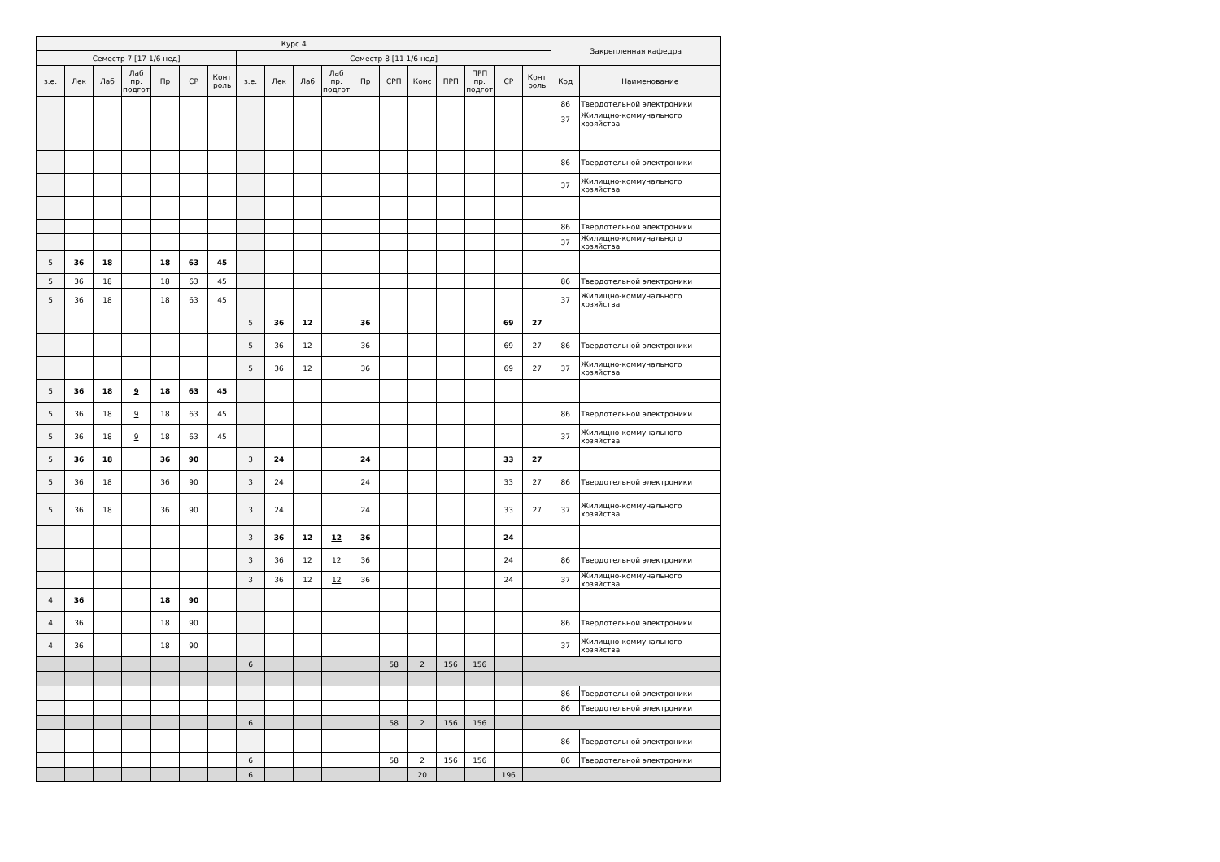| Курс 4 | | | | | | | | | | | | | | | | | | Закрепленная кафедра | |
| --- | --- | --- | --- | --- | --- | --- | --- | --- | --- | --- | --- | --- | --- | --- | --- | --- | --- | --- | --- |
| Семестр 7 [17 1/6 нед] | | | | | | | Семестр 8 [11 1/6 нед] | | | | | | | | | | | | |
| з.е. | Лек | Лаб | Лаб пр. подгот | Пр | СР | Конт роль | з.е. | Лек | Лаб | Лаб пр. подгот | Пр | СРП | Конс | ПРП | ПРП пр. подгот | СР | Конт роль | Код | Наименование |
| | | | | | | | | | | | | | | | | | | 86 | Твердотельной электроники |
| | | | | | | | | | | | | | | | | | | 37 | Жилищно-коммунального хозяйства |
| | | | | | | | | | | | | | | | | | | 86 | Твердотельной электроники |
| | | | | | | | | | | | | | | | | | | 37 | Жилищно-коммунального хозяйства |
| | | | | | | | | | | | | | | | | | | 86 | Твердотельной электроники |
| | | | | | | | | | | | | | | | | | | 37 | Жилищно-коммунального хозяйства |
| 5 | 36 | 18 | | 18 | 63 | 45 | | | | | | | | | | | | | |
| 5 | 36 | 18 | | 18 | 63 | 45 | | | | | | | | | | | | 86 | Твердотельной электроники |
| 5 | 36 | 18 | | 18 | 63 | 45 | | | | | | | | | | | | 37 | Жилищно-коммунального хозяйства |
| | | | | | | | 5 | 36 | 12 | | 36 | | | | | 69 | 27 | | |
| | | | | | | | 5 | 36 | 12 | | 36 | | | | | 69 | 27 | 86 | Твердотельной электроники |
| | | | | | | | 5 | 36 | 12 | | 36 | | | | | 69 | 27 | 37 | Жилищно-коммунального хозяйства |
| 5 | 36 | 18 | 9 | 18 | 63 | 45 | | | | | | | | | | | | | |
| 5 | 36 | 18 | 9 | 18 | 63 | 45 | | | | | | | | | | | | 86 | Твердотельной электроники |
| 5 | 36 | 18 | 9 | 18 | 63 | 45 | | | | | | | | | | | | 37 | Жилищно-коммунального хозяйства |
| 5 | 36 | 18 | | 36 | 90 | | 3 | 24 | | | 24 | | | | | 33 | 27 | | |
| 5 | 36 | 18 | | 36 | 90 | | 3 | 24 | | | 24 | | | | | 33 | 27 | 86 | Твердотельной электроники |
| 5 | 36 | 18 | | 36 | 90 | | 3 | 24 | | | 24 | | | | | 33 | 27 | 37 | Жилищно-коммунального хозяйства |
| | | | | | | | 3 | 36 | 12 | 12 | 36 | | | | | 24 | | | |
| | | | | | | | 3 | 36 | 12 | 12 | 36 | | | | | 24 | | 86 | Твердотельной электроники |
| | | | | | | | 3 | 36 | 12 | 12 | 36 | | | | | 24 | | 37 | Жилищно-коммунального хозяйства |
| 4 | 36 | | | 18 | 90 | | | | | | | | | | | | | | |
| 4 | 36 | | | 18 | 90 | | | | | | | | | | | | | 86 | Твердотельной электроники |
| 4 | 36 | | | 18 | 90 | | | | | | | | | | | | | 37 | Жилищно-коммунального хозяйства |
| | | | | | | | 6 | | | | | 58 | 2 | 156 | 156 | | | | |
| | | | | | | | | | | | | | | | | | | 86 | Твердотельной электроники |
| | | | | | | | | | | | | | | | | | | 86 | Твердотельной электроники |
| | | | | | | | 6 | | | | | 58 | 2 | 156 | 156 | | | | |
| | | | | | | | | | | | | | | | | | | 86 | Твердотельной электроники |
| | | | | | | | 6 | | | | | 58 | 2 | 156 | 156 | | | 86 | Твердотельной электроники |
| | | | | | | | 6 | | | | | | 20 | | | 196 | | | |